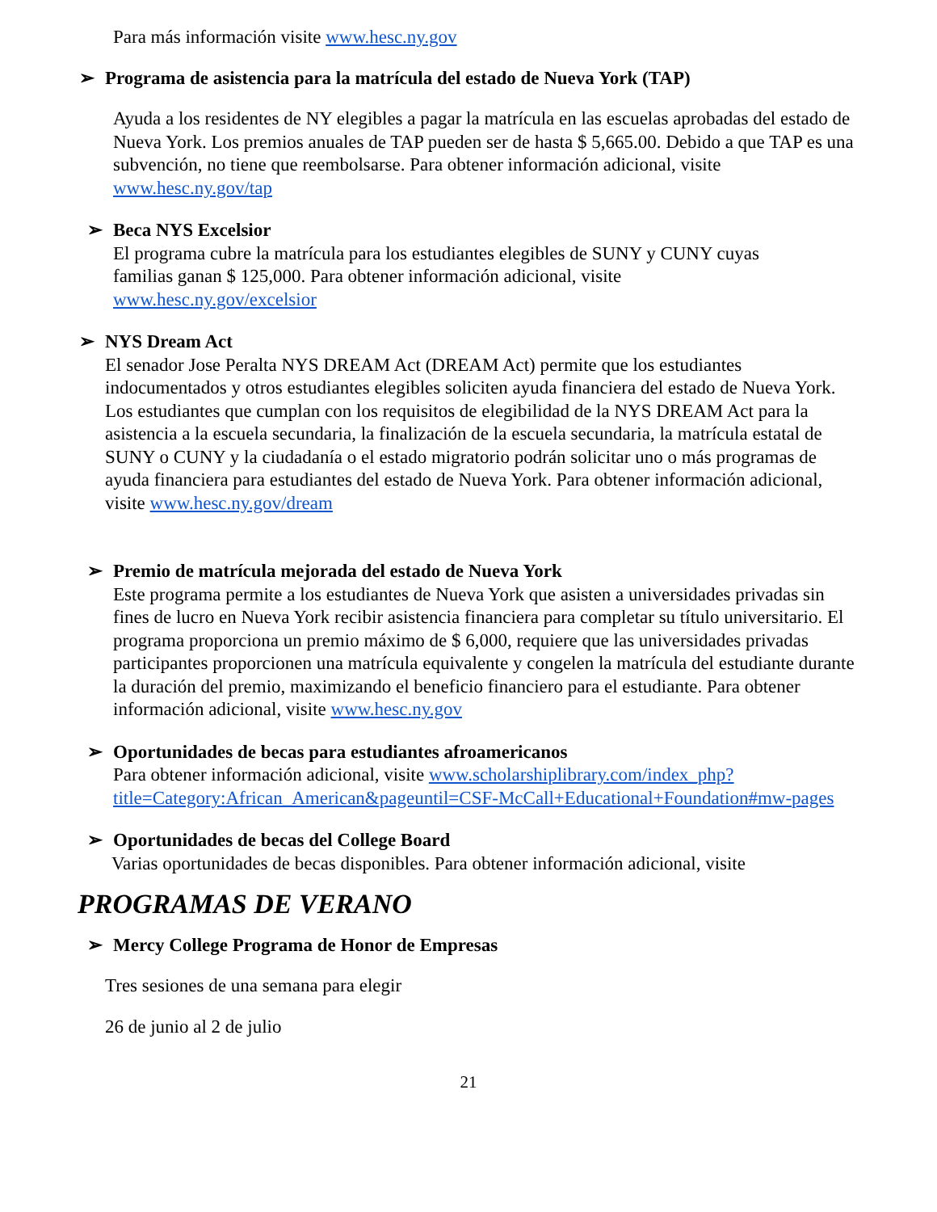Para más información visite www.hesc.ny.gov
➢ Programa de asistencia para la matrícula del estado de Nueva York (TAP)
Ayuda a los residentes de NY elegibles a pagar la matrícula en las escuelas aprobadas del estado de Nueva York. Los premios anuales de TAP pueden ser de hasta $ 5,665.00. Debido a que TAP es una subvención, no tiene que reembolsarse. Para obtener información adicional, visite www.hesc.ny.gov/tap
➢ Beca NYS Excelsior
El programa cubre la matrícula para los estudiantes elegibles de SUNY y CUNY cuyas familias ganan $ 125,000. Para obtener información adicional, visite www.hesc.ny.gov/excelsior
➢ NYS Dream Act
El senador Jose Peralta NYS DREAM Act (DREAM Act) permite que los estudiantes indocumentados y otros estudiantes elegibles soliciten ayuda financiera del estado de Nueva York. Los estudiantes que cumplan con los requisitos de elegibilidad de la NYS DREAM Act para la asistencia a la escuela secundaria, la finalización de la escuela secundaria, la matrícula estatal de SUNY o CUNY y la ciudadanía o el estado migratorio podrán solicitar uno o más programas de ayuda financiera para estudiantes del estado de Nueva York. Para obtener información adicional, visite www.hesc.ny.gov/dream
➢ Premio de matrícula mejorada del estado de Nueva York
Este programa permite a los estudiantes de Nueva York que asisten a universidades privadas sin fines de lucro en Nueva York recibir asistencia financiera para completar su título universitario. El programa proporciona un premio máximo de $ 6,000, requiere que las universidades privadas participantes proporcionen una matrícula equivalente y congelen la matrícula del estudiante durante la duración del premio, maximizando el beneficio financiero para el estudiante. Para obtener información adicional, visite www.hesc.ny.gov
➢ Oportunidades de becas para estudiantes afroamericanos
Para obtener información adicional, visite www.scholarshiplibrary.com/index_php?title=Category:African_American&pageuntil=CSF-McCall+Educational+Foundation#mw-pages
➢ Oportunidades de becas del College Board
Varias oportunidades de becas disponibles. Para obtener información adicional, visite
PROGRAMAS DE VERANO
➢ Mercy College Programa de Honor de Empresas
Tres sesiones de una semana para elegir
26 de junio al 2 de julio
21